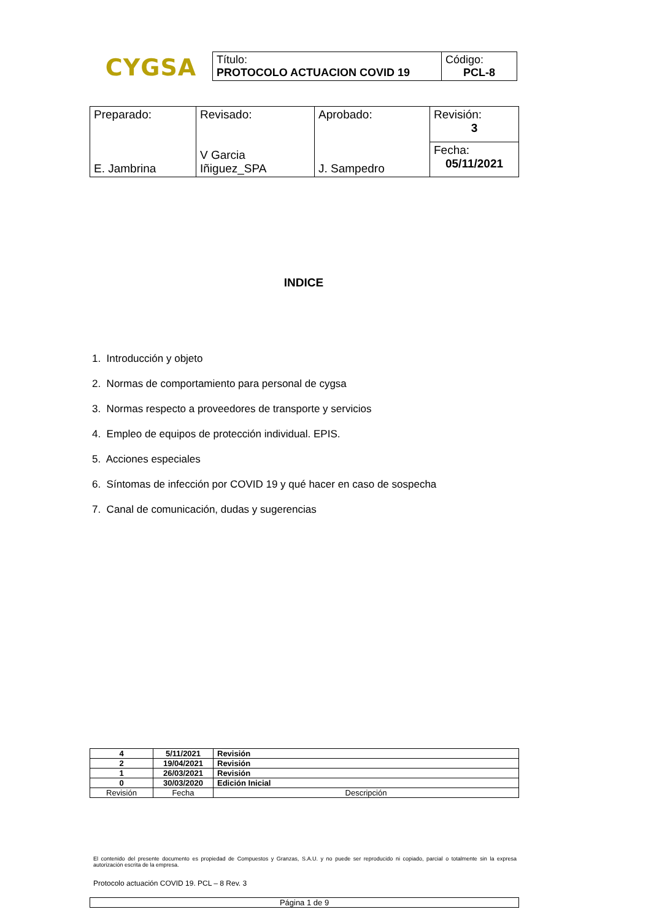CYGSA
| Título: PROTOCOLO ACTUACION COVID 19 | Código: PCL-8 |
| Preparado: E. Jambrina | Revisado: V Garcia Iñiguez_SPA | Aprobado: J. Sampedro | Revisión: 3 |
| | | | Fecha: 05/11/2021 |
INDICE
1. Introducción y objeto
2. Normas de comportamiento para personal de cygsa
3. Normas respecto a proveedores de transporte y servicios
4. Empleo de equipos de protección individual. EPIS.
5. Acciones especiales
6. Síntomas de infección por COVID 19 y qué hacer en caso de sospecha
7. Canal de comunicación, dudas y sugerencias
| 4 | 5/11/2021 | Revisión |
| 2 | 19/04/2021 | Revisión |
| 1 | 26/03/2021 | Revisión |
| 0 | 30/03/2020 | Edición Inicial |
| Revisión | Fecha | Descripción |
El contenido del presente documento es propiedad de Compuestos y Granzas, S.A.U. y no puede ser reproducido ni copiado, parcial o totalmente sin la expresa autorización escrita de la empresa.
Protocolo actuación COVID 19. PCL – 8 Rev. 3
Página 1 de 9